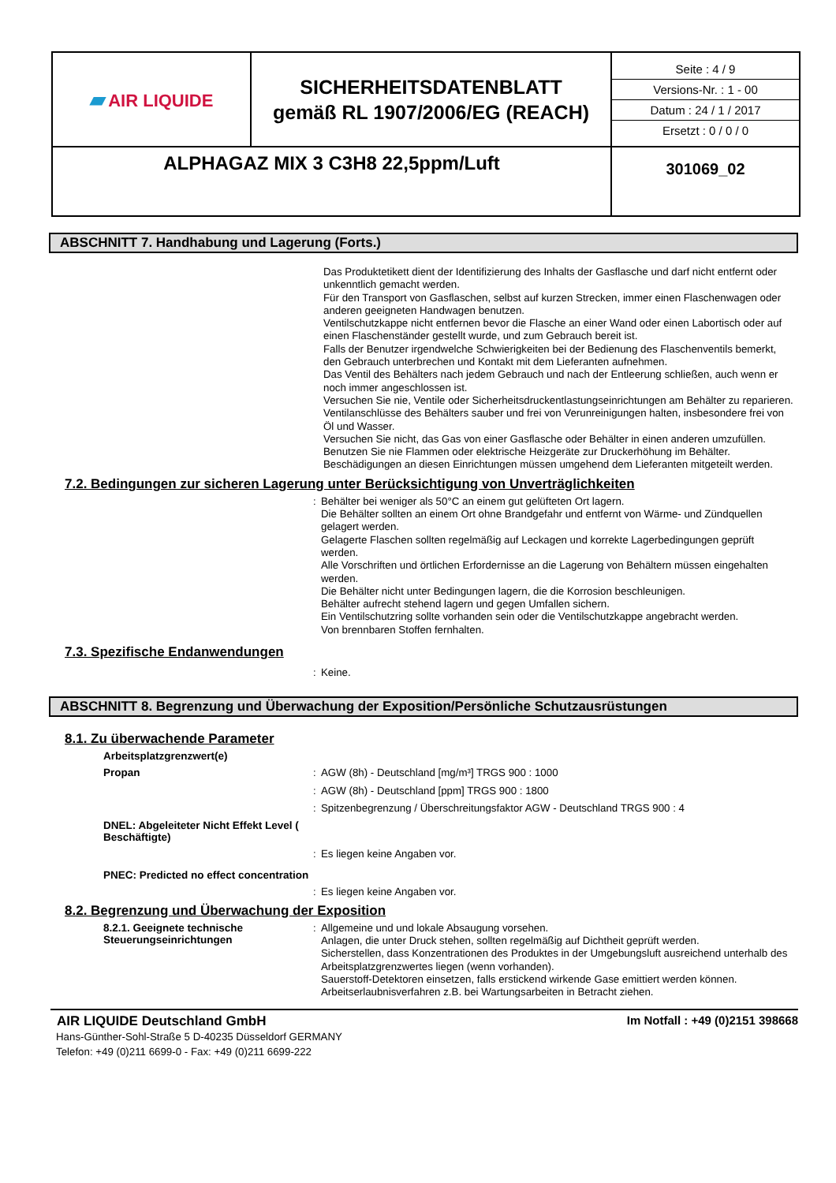| ▰ AIR LIQUIDE | SICHERHEITSDATENBLATT gemäß RL 1907/2006/EG (REACH) | Seite : 4 / 9 Versions-Nr. : 1 - 00 Datum : 24 / 1 / 2017 Ersetzt : 0 / 0 / 0 |
| ALPHAGAZ MIX 3 C3H8 22,5ppm/Luft | | 301069_02 |
ABSCHNITT 7. Handhabung und Lagerung (Forts.)
Das Produktetikett dient der Identifizierung des Inhalts der Gasflasche und darf nicht entfernt oder unkenntlich gemacht werden.
Für den Transport von Gasflaschen, selbst auf kurzen Strecken, immer einen Flaschenwagen oder anderen geeigneten Handwagen benutzen.
Ventilschutzkappe nicht entfernen bevor die Flasche an einer Wand oder einen Labortisch oder auf einen Flaschenständer gestellt wurde, und zum Gebrauch bereit ist.
Falls der Benutzer irgendwelche Schwierigkeiten bei der Bedienung des Flaschenventils bemerkt, den Gebrauch unterbrechen und Kontakt mit dem Lieferanten aufnehmen.
Das Ventil des Behälters nach jedem Gebrauch und nach der Entleerung schließen, auch wenn er noch immer angeschlossen ist.
Versuchen Sie nie, Ventile oder Sicherheitsdruckentlastungseinrichtungen am Behälter zu reparieren.
Ventilanschlüsse des Behälters sauber und frei von Verunreinigungen halten, insbesondere frei von Öl und Wasser.
Versuchen Sie nicht, das Gas von einer Gasflasche oder Behälter in einen anderen umzufüllen.
Benutzen Sie nie Flammen oder elektrische Heizgeräte zur Druckerhöhung im Behälter.
Beschädigungen an diesen Einrichtungen müssen umgehend dem Lieferanten mitgeteilt werden.
7.2. Bedingungen zur sicheren Lagerung unter Berücksichtigung von Unverträglichkeiten
:
Behälter bei weniger als 50°C an einem gut gelüfteten Ort lagern.
Die Behälter sollten an einem Ort ohne Brandgefahr und entfernt von Wärme- und Zündquellen gelagert werden.
Gelagerte Flaschen sollten regelmäßig auf Leckagen und korrekte Lagerbedingungen geprüft werden.
Alle Vorschriften und örtlichen Erfordernisse an die Lagerung von Behältern müssen eingehalten werden.
Die Behälter nicht unter Bedingungen lagern, die die Korrosion beschleunigen.
Behälter aufrecht stehend lagern und gegen Umfallen sichern.
Ein Ventilschutzring sollte vorhanden sein oder die Ventilschutzkappe angebracht werden.
Von brennbaren Stoffen fernhalten.
7.3. Spezifische Endanwendungen
:
Keine.
ABSCHNITT 8. Begrenzung und Überwachung der Exposition/Persönliche Schutzausrüstungen
8.1. Zu überwachende Parameter
Arbeitsplatzgrenzwert(e)
Propan :
AGW (8h) - Deutschland [mg/m³] TRGS 900 : 1000
:
AGW (8h) - Deutschland [ppm] TRGS 900 : 1800
:
Spitzenbegrenzung / Überschreitungsfaktor AGW - Deutschland TRGS 900 : 4
DNEL: Abgeleiteter Nicht Effekt Level ( Beschäftigte)
:
Es liegen keine Angaben vor.
PNEC: Predicted no effect concentration
:
Es liegen keine Angaben vor.
8.2. Begrenzung und Überwachung der Exposition
8.2.1. Geeignete technische Steuerungseinrichtungen
:
Allgemeine und und lokale Absaugung vorsehen.
Anlagen, die unter Druck stehen, sollten regelmäßig auf Dichtheit geprüft werden.
Sicherstellen, dass Konzentrationen des Produktes in der Umgebungsluft ausreichend unterhalb des Arbeitsplatzgrenzwertes liegen (wenn vorhanden).
Sauerstoff-Detektoren einsetzen, falls erstickend wirkende Gase emittiert werden können.
Arbeitserlaubnisverfahren z.B. bei Wartungsarbeiten in Betracht ziehen.
AIR LIQUIDE Deutschland GmbH Im Notfall : +49 (0)2151 398668
Hans-Günther-Sohl-Straße 5 D-40235 Düsseldorf GERMANY
Telefon: +49 (0)211 6699-0 - Fax: +49 (0)211 6699-222